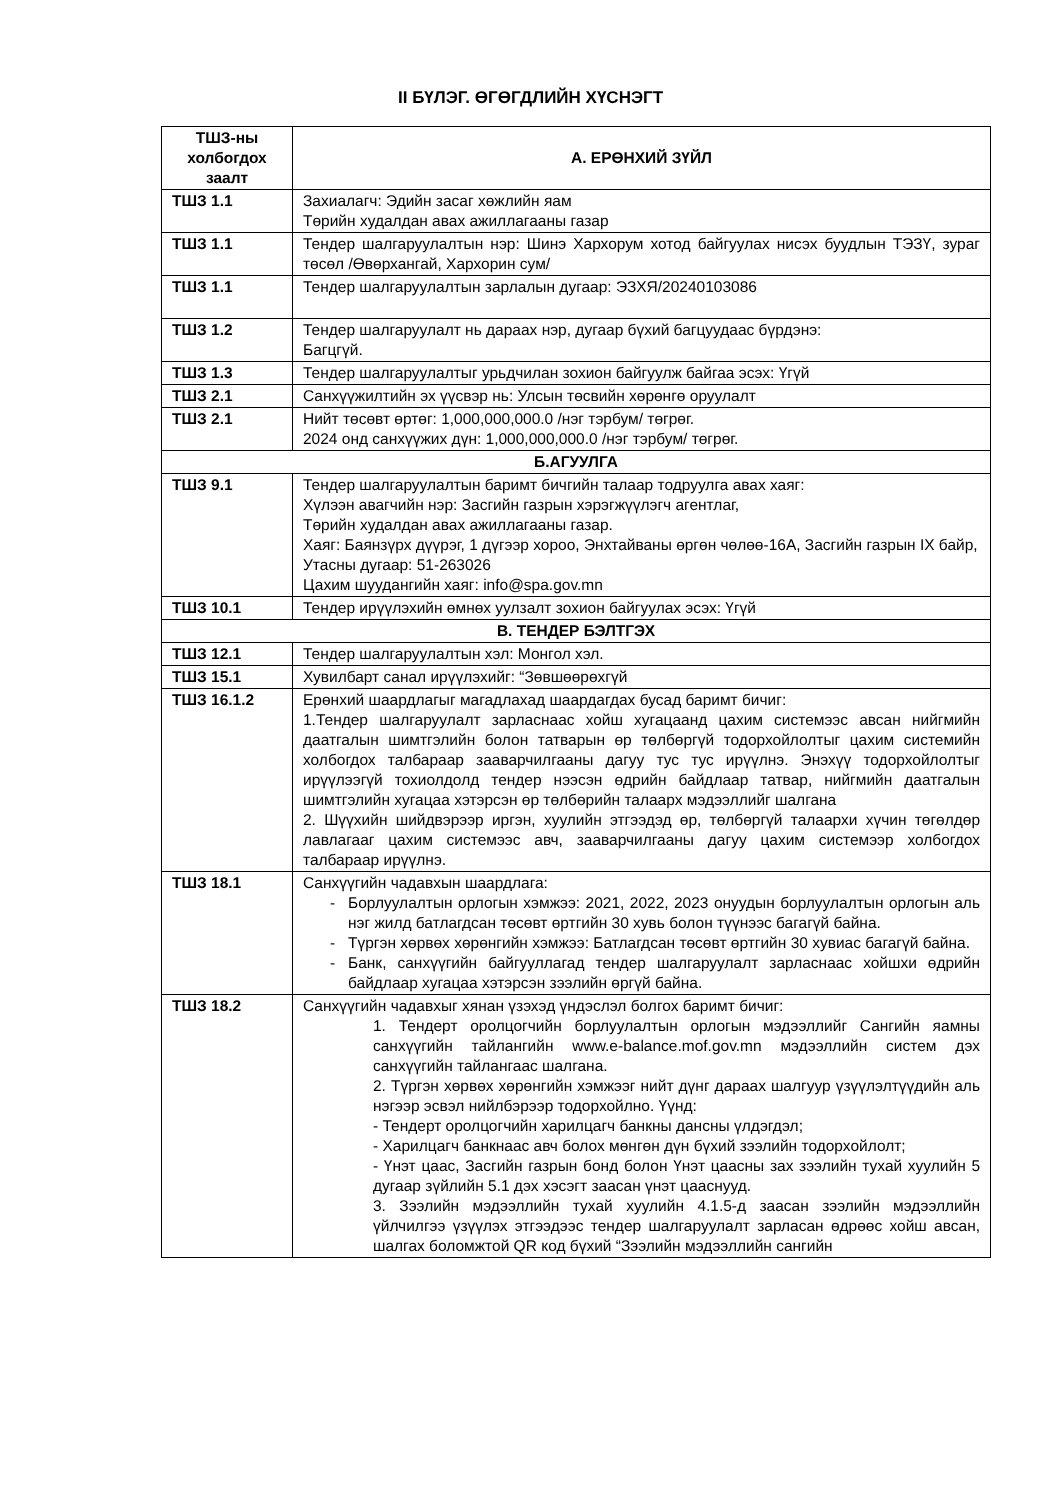II БҮЛЭГ. ӨГӨГДЛИЙН ХҮСНЭГТ
| ТШЗ-ны холбогдох заалт | А. ЕРӨНХИЙ ЗҮЙЛ |
| --- | --- |
| ТШЗ 1.1 | Захиалагч: Эдийн засаг хөжлийн яам Төрийн худалдан авах ажиллагааны газар |
| ТШЗ 1.1 | Тендер шалгаруулалтын нэр: Шинэ Хархорум хотод байгуулах нисэх буудлын ТЭЗҮ, зураг төсөл /Өвөрхангай, Хархорин сум/ |
| ТШЗ 1.1 | Тендер шалгаруулалтын зарлалын дугаар: ЭЗХЯ/20240103086 |
| ТШЗ 1.2 | Тендер шалгаруулалт нь дараах нэр, дугаар бүхий багцуудаас бүрдэнэ: Багцгүй. |
| ТШЗ 1.3 | Тендер шалгаруулалтыг урьдчилан зохион байгуулж байгаа эсэх: Үгүй |
| ТШЗ 2.1 | Санхүүжилтийн эх үүсвэр нь: Улсын төсвийн хөрөнгө оруулалт |
| ТШЗ 2.1 | Нийт төсөвт өртөг: 1,000,000,000.0 /нэг тэрбум/ төгрөг. 2024 онд санхүүжих дүн: 1,000,000,000.0 /нэг тэрбум/ төгрөг. |
| Б.АГУУЛГА | |
| ТШЗ 9.1 | Тендер шалгаруулалтын баримт бичгийн талаар тодруулга авах хаяг: Хүлээн авагчийн нэр: Засгийн газрын хэрэгжүүлэгч агентлаг, Төрийн худалдан авах ажиллагааны газар. Хаяг: Баянзүрх дүүрэг, 1 дүгээр хороо, Энхтайваны өргөн чөлөө-16А, Засгийн газрын IX байр, Утасны дугаар: 51-263026 Цахим шуудангийн хаяг: info@spa.gov.mn |
| ТШЗ 10.1 | Тендер ирүүлэхийн өмнөх уулзалт зохион байгуулах эсэх: Үгүй |
| В. ТЕНДЕР БЭЛТГЭХ | |
| ТШЗ 12.1 | Тендер шалгаруулалтын хэл: Монгол хэл. |
| ТШЗ 15.1 | Хувилбарт санал ирүүлэхийг: “Зөвшөөрөхгүй |
| ТШЗ 16.1.2 | Ерөнхий шаардлагыг магадлахад шаардагдах бусад баримт бичиг: 1.Тендер шалгаруулалт зарласнаас хойш хугацаанд цахим системээс авсан нийгмийн даатгалын шимтгэлийн болон татварын өр төлбөргүй тодорхойлолтыг цахим системийн холбогдох талбараар зааварчилгааны дагуу тус тус ирүүлнэ. Энэхүү тодорхойлолтыг ирүүлээгүй тохиолдолд тендер нээсэн өдрийн байдлаар татвар, нийгмийн даатгалын шимтгэлийн хугацаа хэтэрсэн өр төлбөрийн талаарх мэдээллийг шалгана 2. Шүүхийн шийдвэрээр иргэн, хуулийн этгээдэд өр, төлбөргүй талаархи хүчин төгөлдөр лавлагааг цахим системээс авч, зааварчилгааны дагуу цахим системээр холбогдох талбараар ирүүлнэ. |
| ТШЗ 18.1 | Санхүүгийн чадавхын шаардлага: Борлуулалтын орлогын хэмжээ: 2021, 2022, 2023 онуудын борлуулалтын орлогын аль нэг жилд батлагдсан төсөвт өртгийн 30 хувь болон түүнээс багагүй байна. Түргэн хөрвөх хөрөнгийн хэмжээ: Батлагдсан төсөвт өртгийн 30 хувиас багагүй байна. Банк, санхүүгийн байгууллагад тендер шалгаруулалт зарласнаас хойшхи өдрийн байдлаар хугацаа хэтэрсэн зээлийн өргүй байна. |
| ТШЗ 18.2 | Санхүүгийн чадавхыг хянан үзэхэд үндэслэл болгох баримт бичиг: 1. Тендерт оролцогчийн борлуулалтын орлогын мэдээллийг Сангийн яамны санхүүгийн тайлангийн www.e-balance.mof.gov.mn мэдээллийн систем дэх санхүүгийн тайлангаас шалгана. 2. Түргэн хөрвөх хөрөнгийн хэмжээг нийт дүнг дараах шалгуур үзүүлэлтүүдийн аль нэгээр эсвэл нийлбэрээр тодорхойлно. Үүнд: - Тендерт оролцогчийн харилцагч банкны дансны үлдэгдэл; - Харилцагч банкнаас авч болох мөнгөн дүн бүхий зээлийн тодорхойлолт; - Үнэт цаас, Засгийн газрын бонд болон Үнэт цаасны зах зээлийн тухай хуулийн 5 дугаар зүйлийн 5.1 дэх хэсэгт заасан үнэт цааснууд. 3. Зээлийн мэдээллийн тухай хуулийн 4.1.5-д заасан зээлийн мэдээллийн үйлчилгээ үзүүлэх этгээдээс тендер шалгаруулалт зарласан өдрөөс хойш авсан, шалгах боломжтой QR код бүхий “Зээлийн мэдээллийн сангийн |